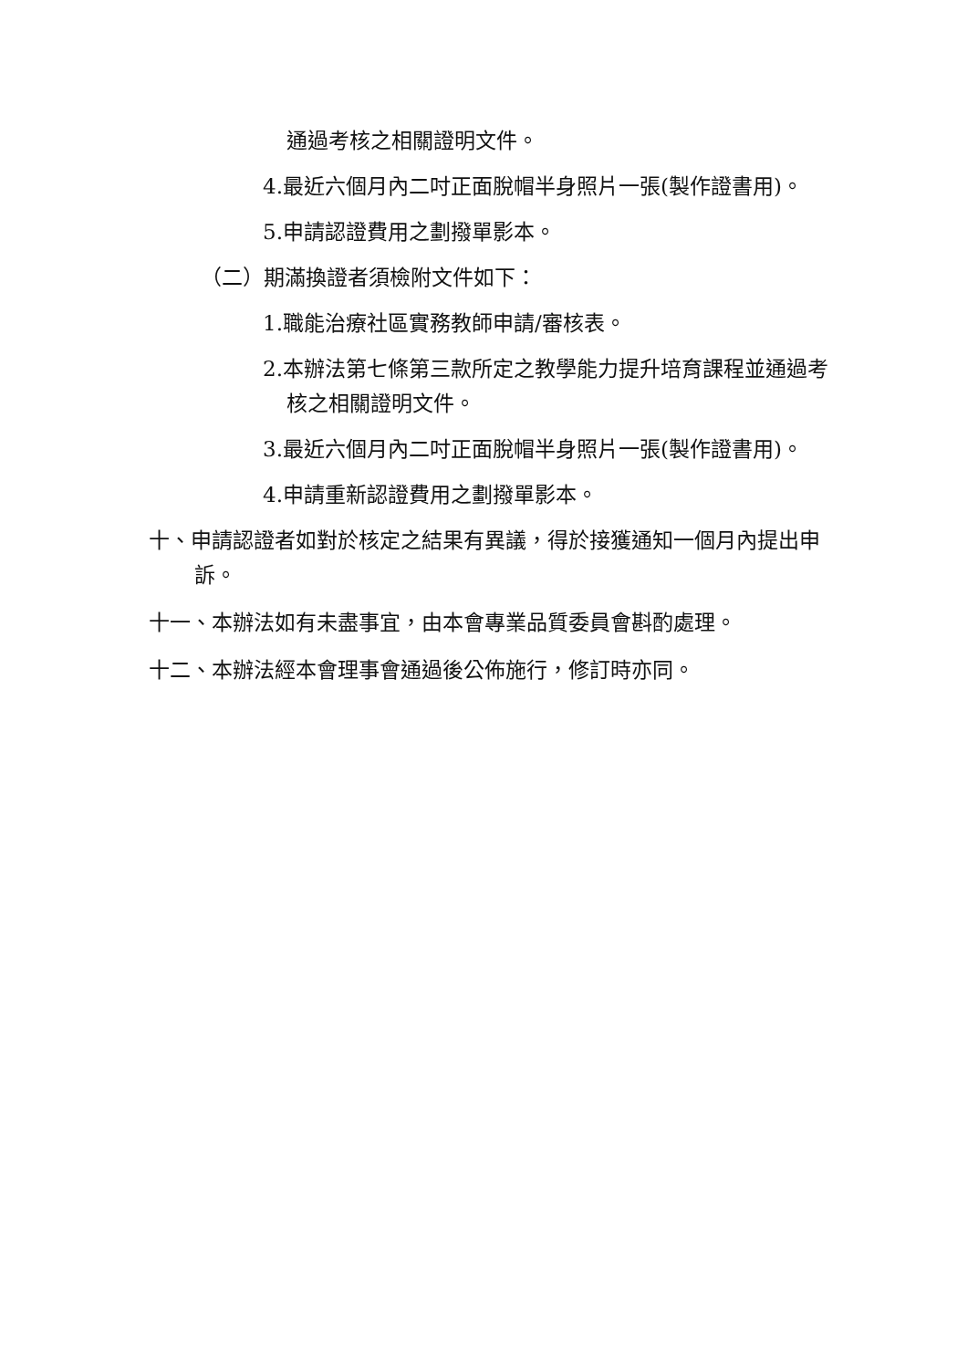通過考核之相關證明文件。
4.最近六個月內二吋正面脫帽半身照片一張(製作證書用)。
5.申請認證費用之劃撥單影本。
（二）期滿換證者須檢附文件如下：
1.職能治療社區實務教師申請/審核表。
2.本辦法第七條第三款所定之教學能力提升培育課程並通過考核之相關證明文件。
3.最近六個月內二吋正面脫帽半身照片一張(製作證書用)。
4.申請重新認證費用之劃撥單影本。
十、申請認證者如對於核定之結果有異議，得於接獲通知一個月內提出申訴。
十一、本辦法如有未盡事宜，由本會專業品質委員會斟酌處理。
十二、本辦法經本會理事會通過後公佈施行，修訂時亦同。